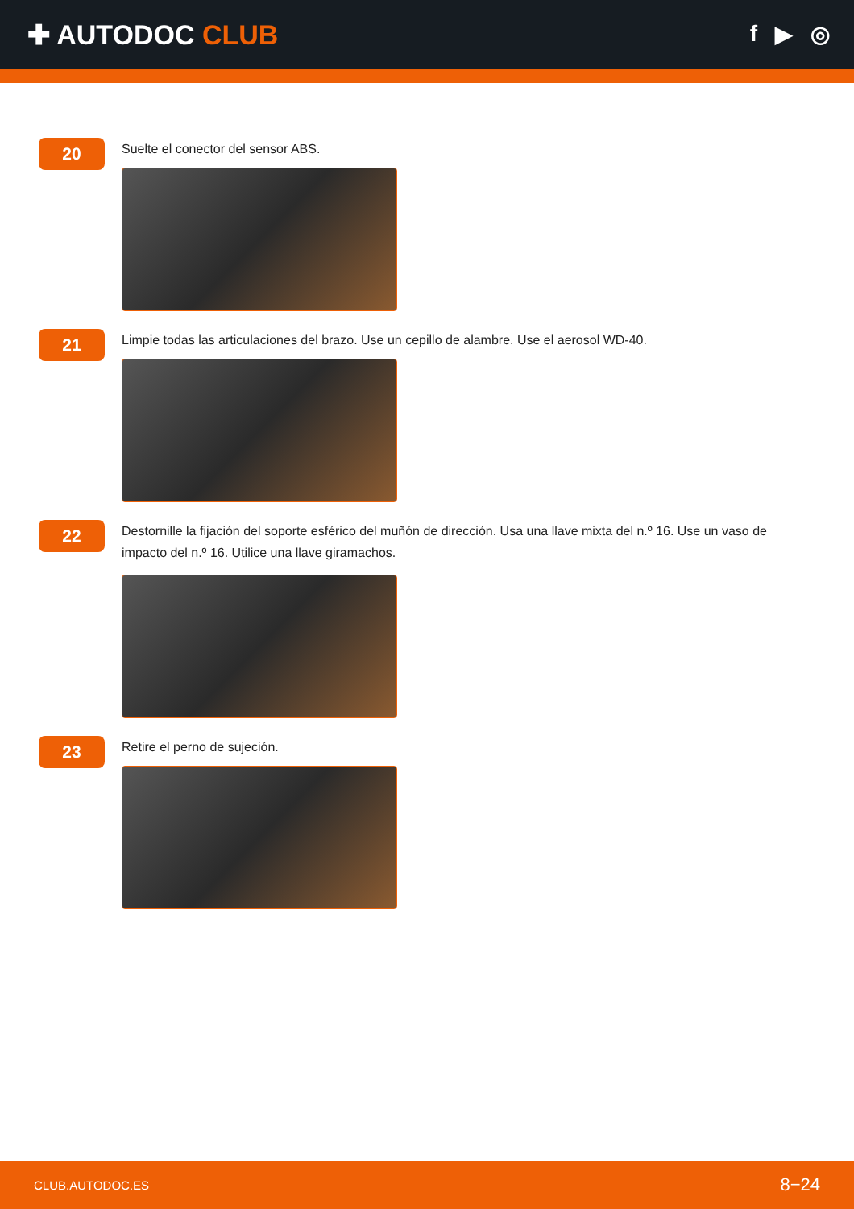✚ AUTODOC CLUB
f ▶ ◎
20
Suelte el conector del sensor ABS.
21
Limpie todas las articulaciones del brazo. Use un cepillo de alambre. Use el aerosol WD-40.
22
Destornille la fijación del soporte esférico del muñón de dirección. Usa una llave mixta del n.º 16. Use un vaso de impacto del n.º 16. Utilice una llave giramachos.
23
Retire el perno de sujeción.
CLUB.AUTODOC.ES 8−24